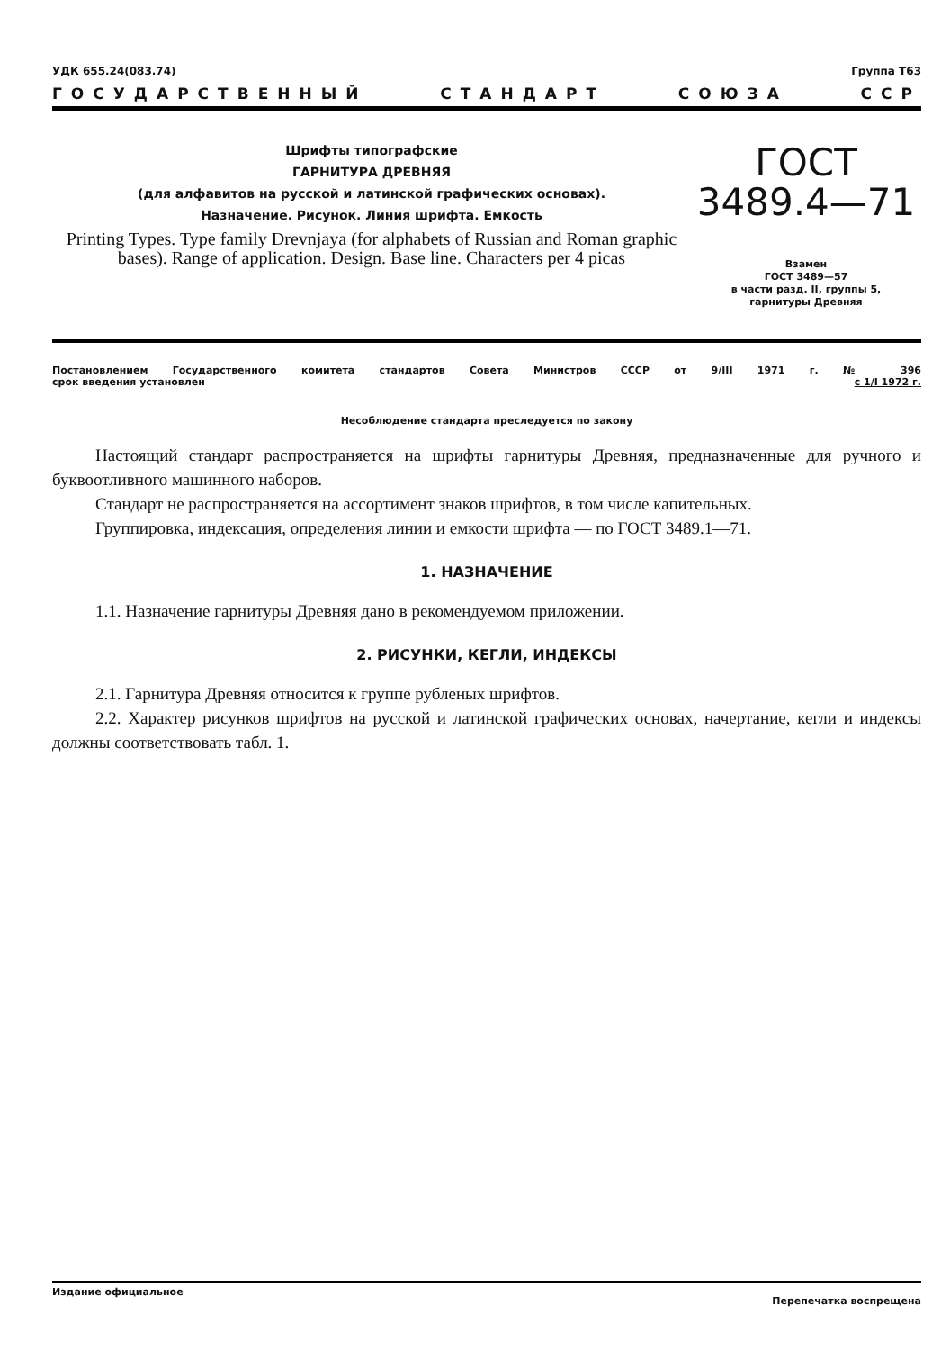УДК 655.24(083.74) Группа Т63
ГОСУДАРСТВЕННЫЙ СТАНДАРТ СОЮЗА ССР
Шрифты типографские
ГАРНИТУРА ДРЕВНЯЯ
(для алфавитов на русской и латинской графических основах).
Назначение. Рисунок. Линия шрифта. Емкость
Printing Types. Type family Drevnjaya (for alphabets of Russian and Roman graphic bases). Range of application. Design. Base line. Characters per 4 picas
ГОСТ
3489.4—71
Взамен
ГОСТ 3489—57
в части разд. II, группы 5,
гарнитуры Древняя
Постановлением Государственного комитета стандартов Совета Министров СССР от 9/III 1971 г. № 396
срок введения установлен с 1/I 1972 г.
Несоблюдение стандарта преследуется по закону
Настоящий стандарт распространяется на шрифты гарнитуры Древняя, предназначенные для ручного и буквоотливного машинного наборов.
Стандарт не распространяется на ассортимент знаков шрифтов, в том числе капительных.
Группировка, индексация, определения линии и емкости шрифта — по ГОСТ 3489.1—71.
1. НАЗНАЧЕНИЕ
1.1. Назначение гарнитуры Древняя дано в рекомендуемом приложении.
2. РИСУНКИ, КЕГЛИ, ИНДЕКСЫ
2.1. Гарнитура Древняя относится к группе рубленых шрифтов.
2.2. Характер рисунков шрифтов на русской и латинской графических основах, начертание, кегли и индексы должны соответствовать табл. 1.
Издание официальное Перепечатка воспрещена